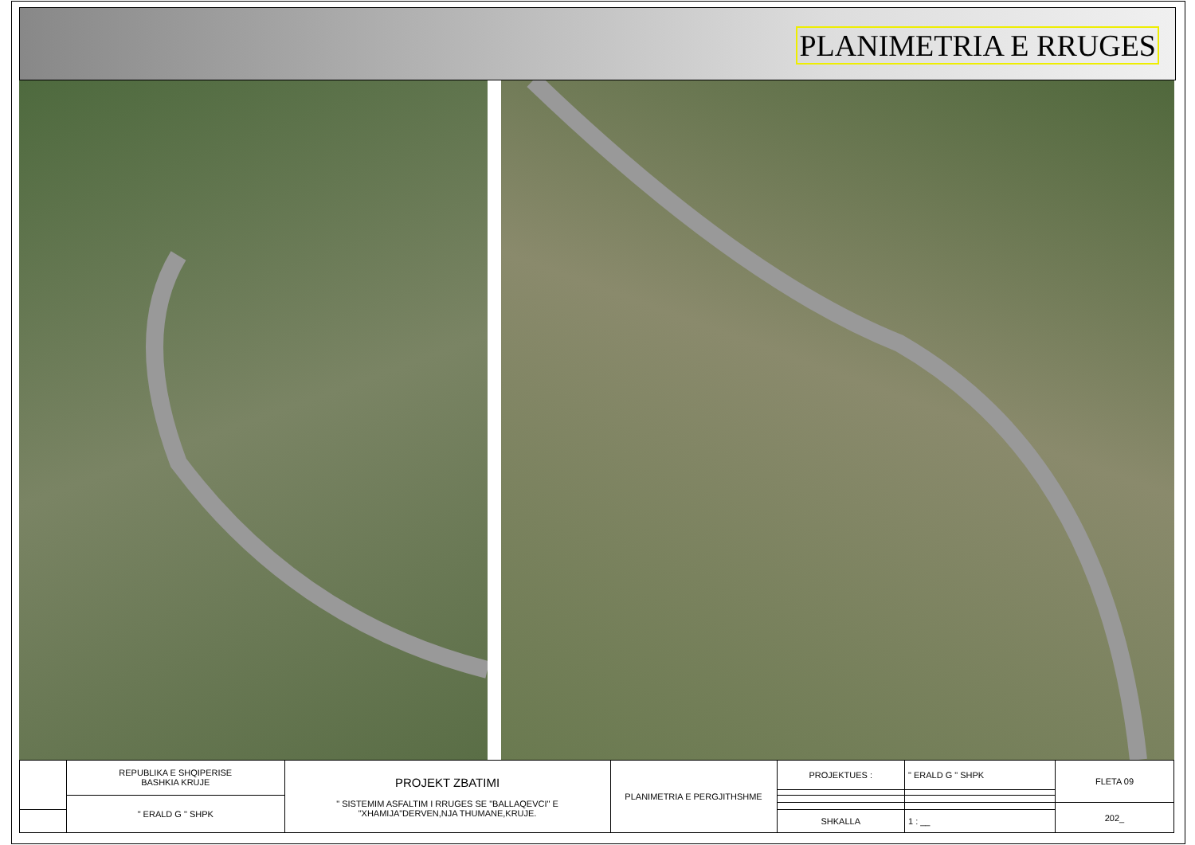PLANIMETRIA E RRUGES
| | REPUBLIKA E SHQIPERISE BASHKIA KRUJE | PROJEKT ZBATIMI " SISTEMIM ASFALTIM I RRUGES SE "BALLAQEVCI" E "XHAMIJA"DERVEN,NJA THUMANE,KRUJE. | PLANIMETRIA E PERGJITHSHME | PROJEKTUES : | " ERALD G " SHPK | FLETA 09 |
| | " ERALD G " SHPK | | | | | |
| | | | | | | 202_ |
| | | | | SHKALLA | 1 : __ | |